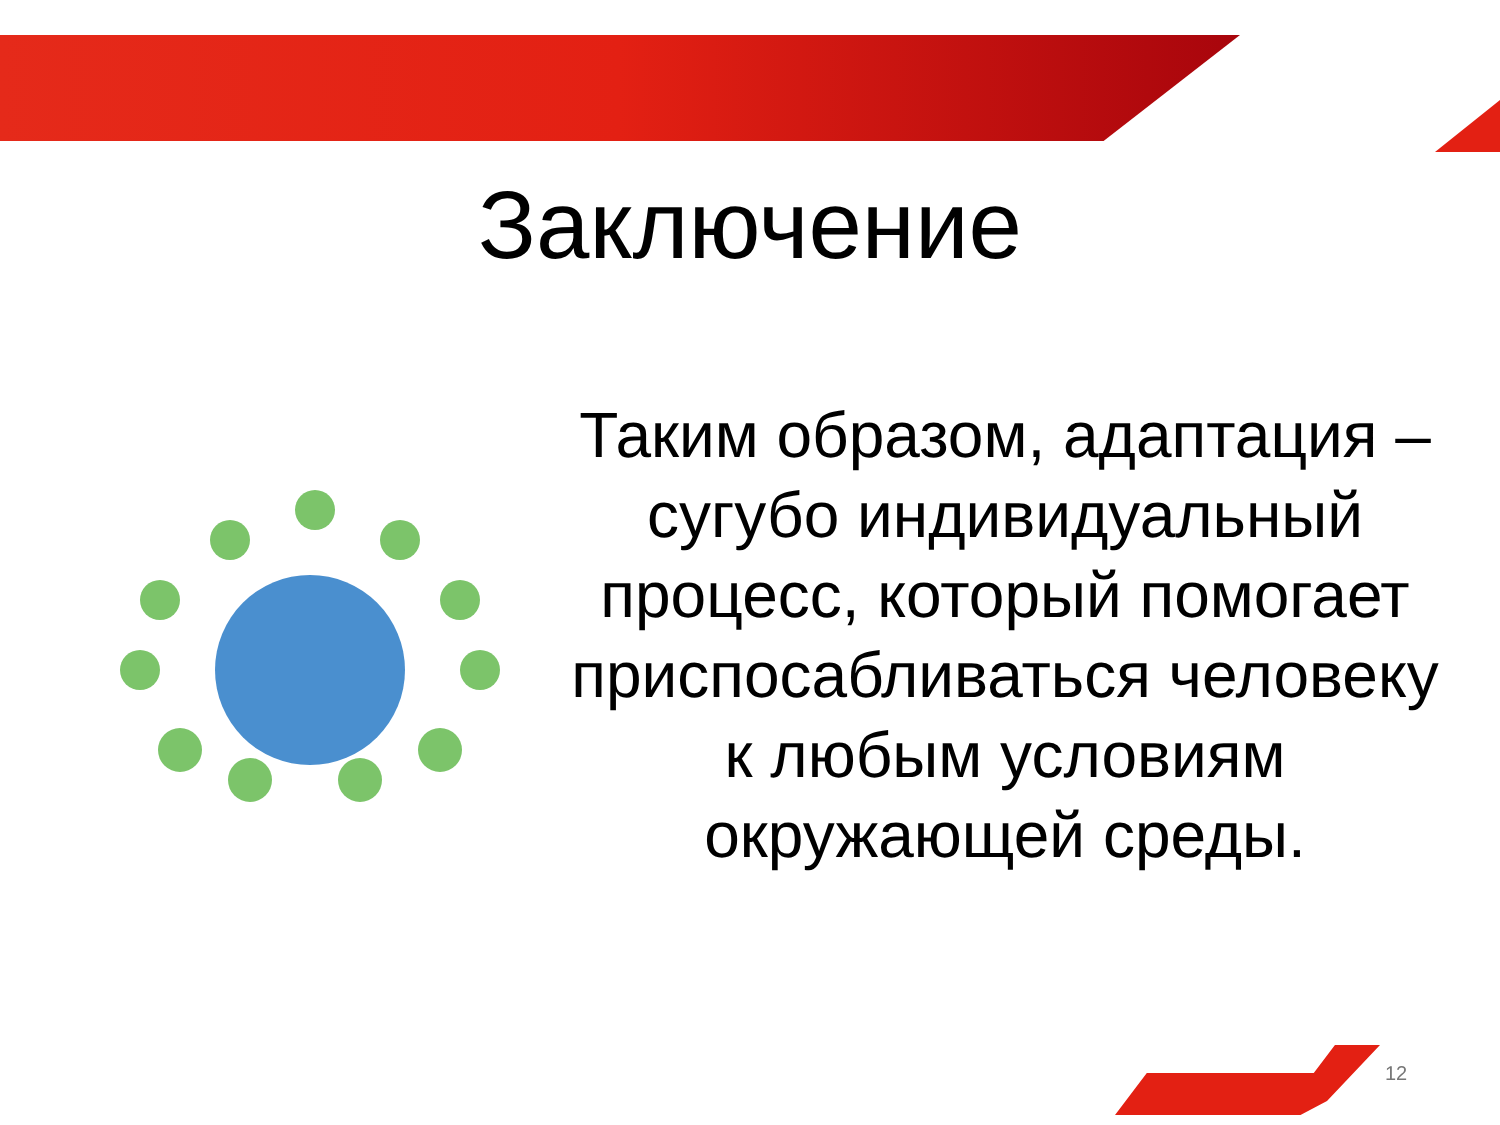Заключение
Таким образом, адаптация – сугубо индивидуальный процесс, который помогает приспосабливаться человеку к любым условиям окружающей среды.
12